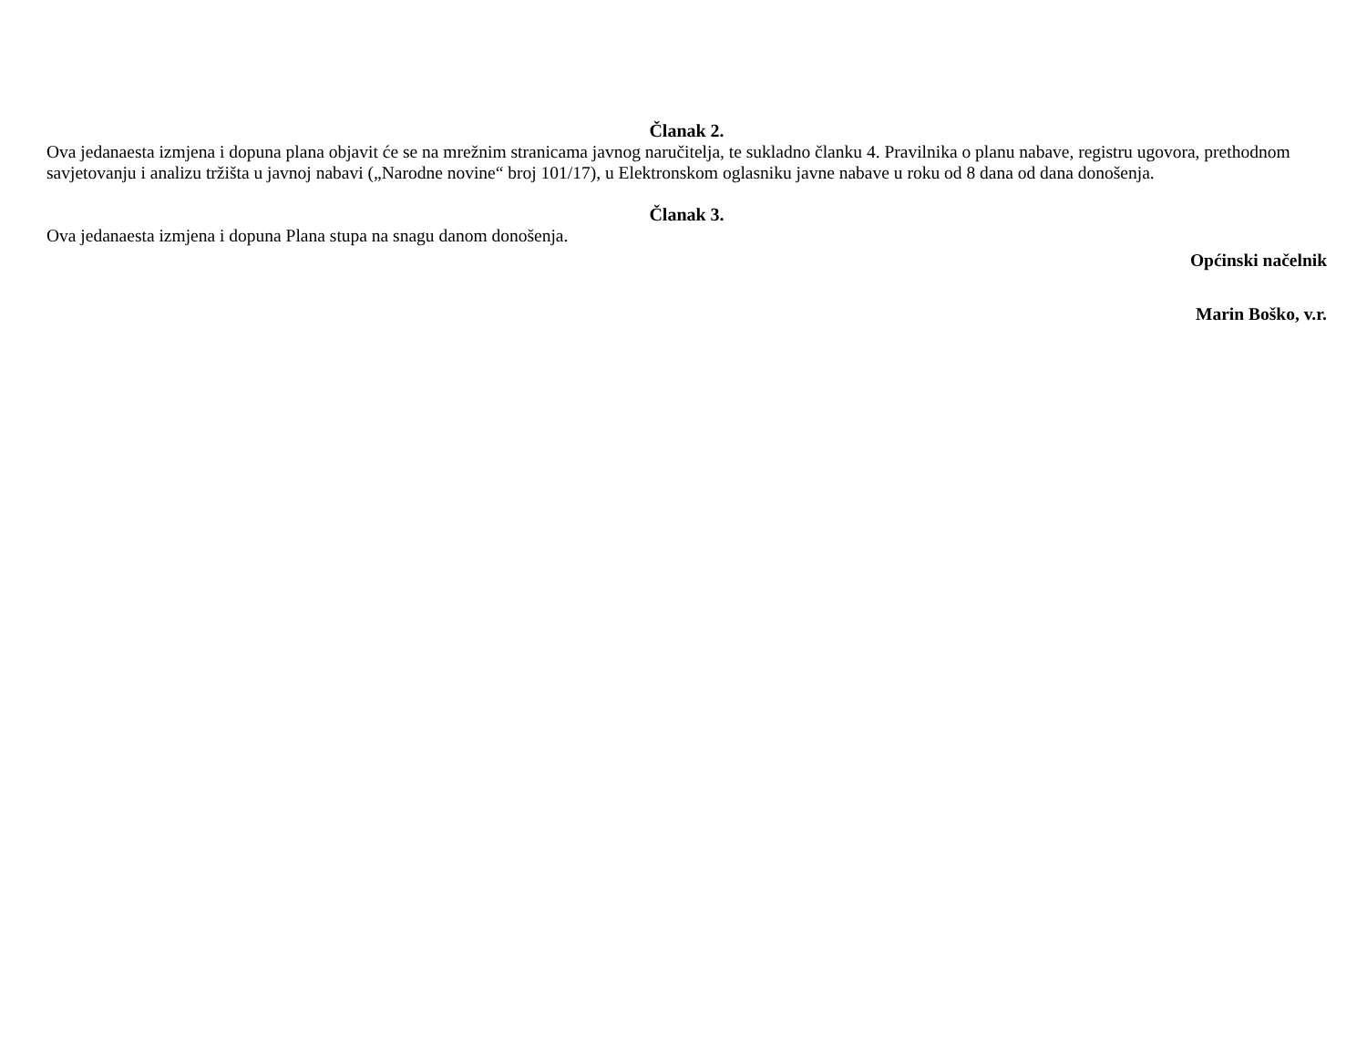Članak 2.
Ova jedanaesta izmjena i dopuna plana objavit će se na mrežnim stranicama javnog naručitelja, te sukladno članku 4. Pravilnika o planu nabave, registru ugovora, prethodnom savjetovanju i analizu tržišta u javnoj nabavi („Narodne novine“ broj 101/17), u Elektronskom oglasniku javne nabave u roku od 8 dana od dana donošenja.
Članak 3.
Ova jedanaesta izmjena i dopuna Plana stupa na snagu danom donošenja.
Općinski načelnik
Marin Boško, v.r.